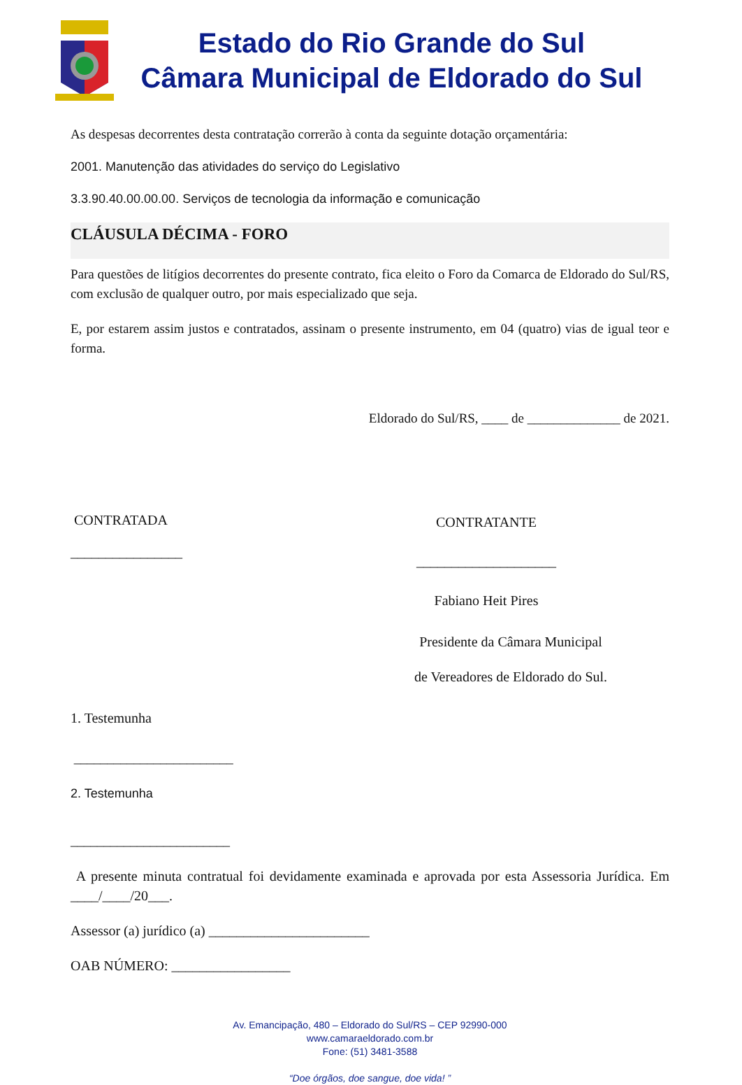Estado do Rio Grande do Sul
Câmara Municipal de Eldorado do Sul
As despesas decorrentes desta contratação correrão à conta da seguinte dotação orçamentária:
2001. Manutenção das atividades do serviço do Legislativo
3.3.90.40.00.00.00. Serviços de tecnologia da informação e comunicação
CLÁUSULA DÉCIMA - FORO
Para questões de litígios decorrentes do presente contrato, fica eleito o Foro da Comarca de Eldorado do Sul/RS, com exclusão de qualquer outro, por mais especializado que seja.
E, por estarem assim justos e contratados, assinam o presente instrumento, em 04 (quatro) vias de igual teor e forma.
Eldorado do Sul/RS, ____ de ______________ de 2021.
CONTRATADA
________________
CONTRATANTE
____________________
Fabiano Heit Pires
Presidente da Câmara Municipal
de Vereadores de Eldorado do Sul.
1. Testemunha
________________________
2. Testemunha
________________________
A presente minuta contratual foi devidamente examinada e aprovada por esta Assessoria Jurídica. Em ____/____/20___.
Assessor (a) jurídico (a) _______________________
OAB NÚMERO: _________________
Av. Emancipação, 480 – Eldorado do Sul/RS – CEP 92990-000
www.camaraeldorado.com.br
Fone: (51) 3481-3588
“Doe órgãos, doe sangue, doe vida! ”